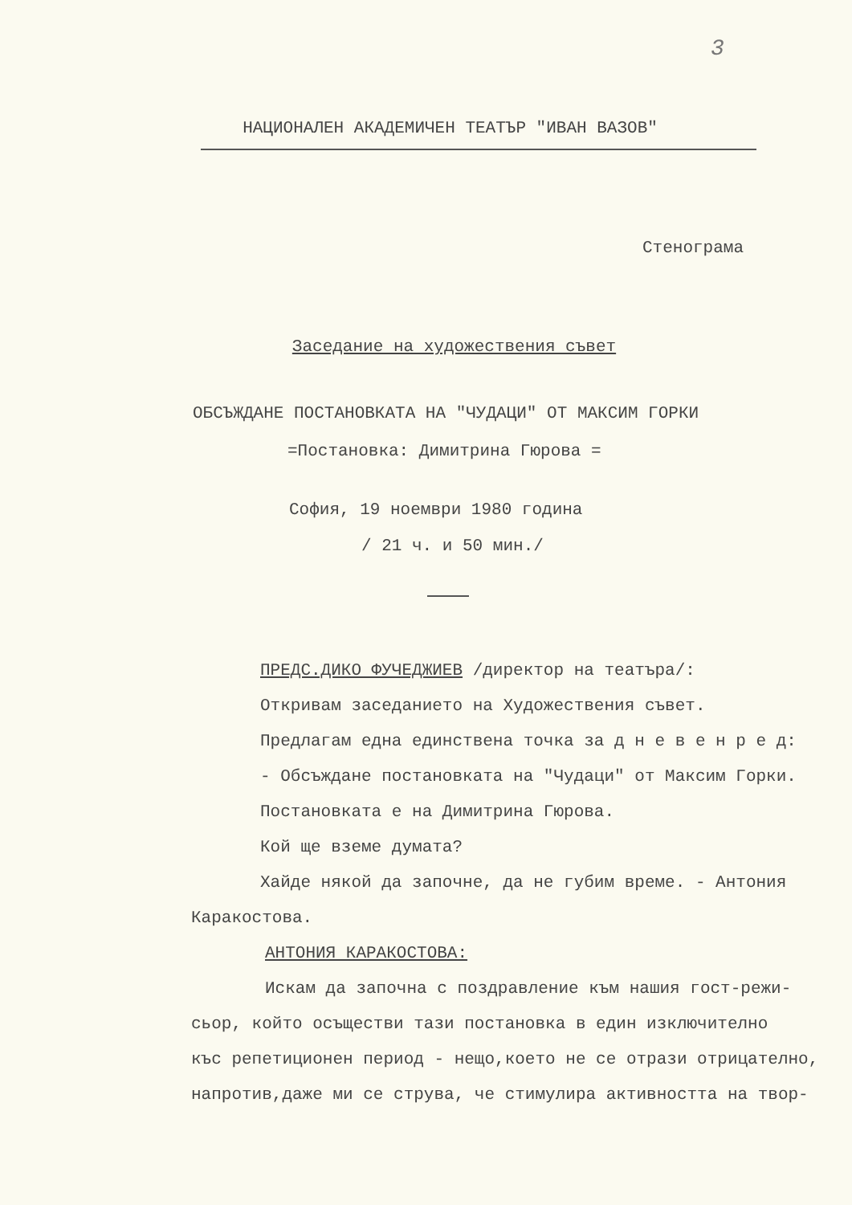3
НАЦИОНАЛЕН АКАДЕМИЧЕН ТЕАТЪР "ИВАН ВАЗОВ"
Стенограма
Заседание на художествения съвет
ОБСЪЖДАНЕ ПОСТАНОВКАТА НА "ЧУДАЦИ" ОТ МАКСИМ ГОРКИ
=Постановка: Димитрина Гюрова =
София, 19 ноември 1980 година
/ 21 ч. и 50 мин./
ПРЕДС.ДИКО ФУЧЕДЖИЕВ /директор на театъра/:
Откривам заседанието на Художествения съвет.
Предлагам една единствена точка за д н е в е н р е д:
- Обсъждане постановката на "Чудаци" от Максим Горки.
Постановката е на Димитрина Гюрова.
Кой ще вземе думата?
Хайде някой да започне, да не губим време. - Антония
Каракостова.
АНТОНИЯ КАРАКОСТОВА:
Искам да започна с поздравление към нашия гост-режи-
сьор, който осъществи тази постановка в един изключително
къс репетиционен период - нещо,което не се отрази отрицателно,
напротив,даже ми се струва, че стимулира активността на твор-